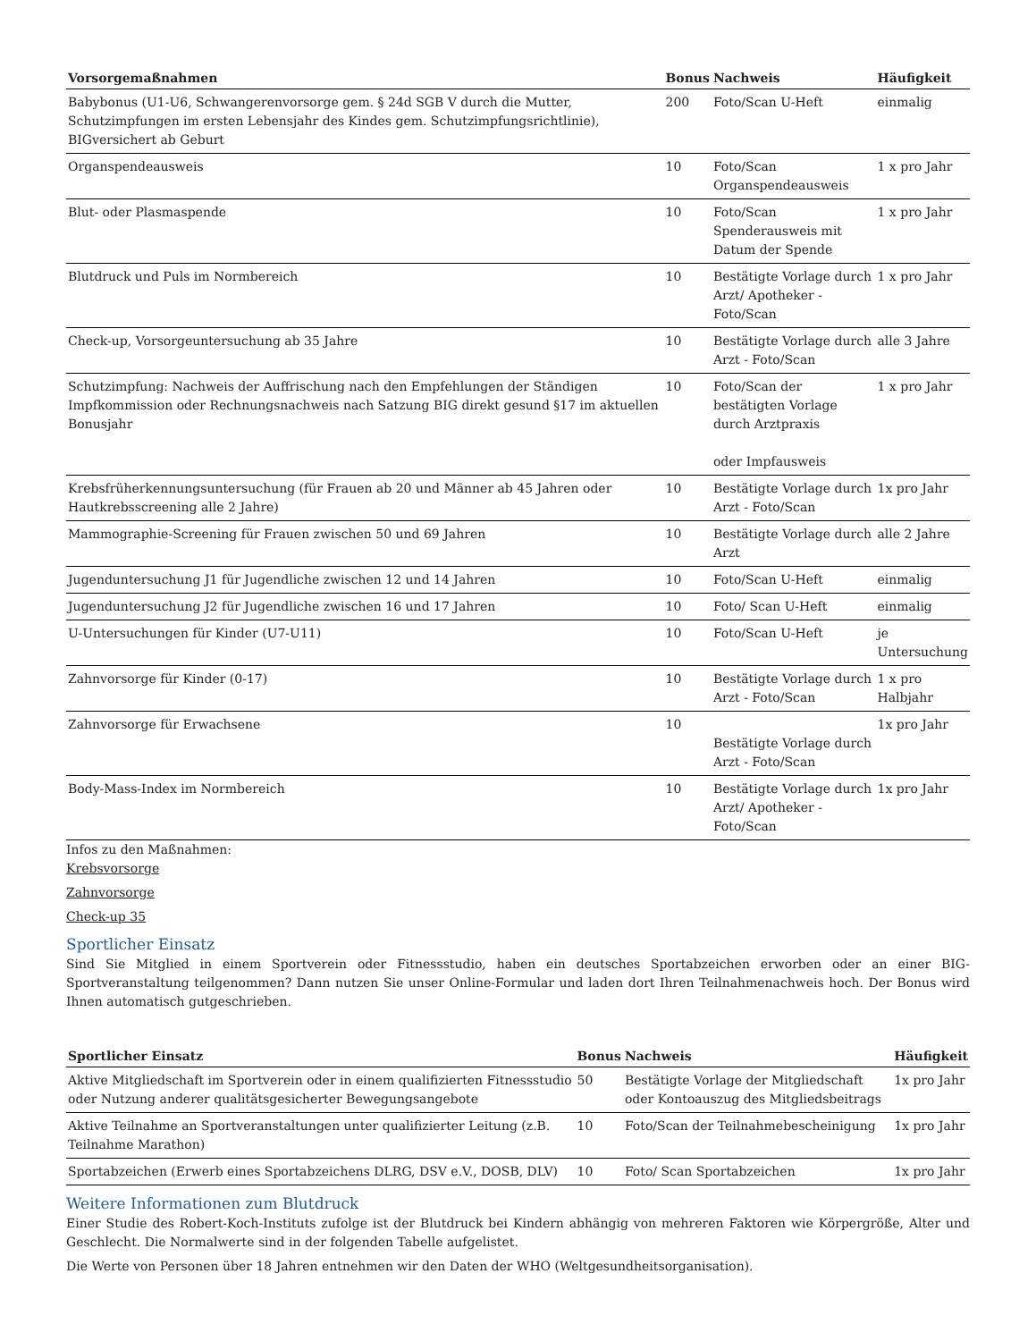| Vorsorgemaßnahmen | Bonus | Nachweis | Häufigkeit |
| --- | --- | --- | --- |
| Babybonus (U1-U6, Schwangerenvorsorge gem. § 24d SGB V durch die Mutter, Schutzimpfungen im ersten Lebensjahr des Kindes gem. Schutzimpfungsrichtlinie), BIGversichert ab Geburt | 200 | Foto/Scan U-Heft | einmalig |
| Organspendeausweis | 10 | Foto/Scan Organspendeausweis | 1 x pro Jahr |
| Blut- oder Plasmaspende | 10 | Foto/Scan Spenderausweis mit Datum der Spende | 1 x pro Jahr |
| Blutdruck und Puls im Normbereich | 10 | Bestätigte Vorlage durch Arzt/ Apotheker - Foto/Scan | 1 x pro Jahr |
| Check-up, Vorsorgeuntersuchung ab 35 Jahre | 10 | Bestätigte Vorlage durch Arzt - Foto/Scan | alle 3 Jahre |
| Schutzimpfung: Nachweis der Auffrischung nach den Empfehlungen der Ständigen Impfkommission oder Rechnungsnachweis nach Satzung BIG direkt gesund §17 im aktuellen Bonusjahr | 10 | Foto/Scan der bestätigten Vorlage durch Arztpraxis oder Impfausweis | 1 x pro Jahr |
| Krebsfrüherkennungsuntersuchung (für Frauen ab 20 und Männer ab 45 Jahren oder Hautkrebsscreening alle 2 Jahre) | 10 | Bestätigte Vorlage durch Arzt - Foto/Scan | 1x pro Jahr |
| Mammographie-Screening für Frauen zwischen 50 und 69 Jahren | 10 | Bestätigte Vorlage durch Arzt | alle 2 Jahre |
| Jugenduntersuchung J1 für Jugendliche zwischen 12 und 14 Jahren | 10 | Foto/Scan U-Heft | einmalig |
| Jugenduntersuchung J2 für Jugendliche zwischen 16 und 17 Jahren | 10 | Foto/ Scan U-Heft | einmalig |
| U-Untersuchungen für Kinder (U7-U11) | 10 | Foto/Scan U-Heft | je Untersuchung |
| Zahnvorsorge für Kinder (0-17) | 10 | Bestätigte Vorlage durch Arzt - Foto/Scan | 1 x pro Halbjahr |
| Zahnvorsorge für Erwachsene | 10 | Bestätigte Vorlage durch Arzt - Foto/Scan | 1x pro Jahr |
| Body-Mass-Index im Normbereich | 10 | Bestätigte Vorlage durch Arzt/ Apotheker - Foto/Scan | 1x pro Jahr |
Infos zu den Maßnahmen:
Krebsvorsorge
Zahnvorsorge
Check-up 35
Sportlicher Einsatz
Sind Sie Mitglied in einem Sportverein oder Fitnessstudio, haben ein deutsches Sportabzeichen erworben oder an einer BIG-Sportveranstaltung teilgenommen? Dann nutzen Sie unser Online-Formular und laden dort Ihren Teilnahmenachweis hoch. Der Bonus wird Ihnen automatisch gutgeschrieben.
| Sportlicher Einsatz | Bonus | Nachweis | Häufigkeit |
| --- | --- | --- | --- |
| Aktive Mitgliedschaft im Sportverein oder in einem qualifizierten Fitnessstudio oder Nutzung anderer qualitätsgesicherter Bewegungsangebote | 50 | Bestätigte Vorlage der Mitgliedschaft oder Kontoauszug des Mitgliedsbeitrags | 1x pro Jahr |
| Aktive Teilnahme an Sportveranstaltungen unter qualifizierter Leitung (z.B. Teilnahme Marathon) | 10 | Foto/Scan der Teilnahmebescheinigung | 1x pro Jahr |
| Sportabzeichen (Erwerb eines Sportabzeichens DLRG, DSV e.V., DOSB, DLV) | 10 | Foto/ Scan Sportabzeichen | 1x pro Jahr |
Weitere Informationen zum Blutdruck
Einer Studie des Robert-Koch-Instituts zufolge ist der Blutdruck bei Kindern abhängig von mehreren Faktoren wie Körpergröße, Alter und Geschlecht. Die Normalwerte sind in der folgenden Tabelle aufgelistet.
Die Werte von Personen über 18 Jahren entnehmen wir den Daten der WHO (Weltgesundheitsorganisation).